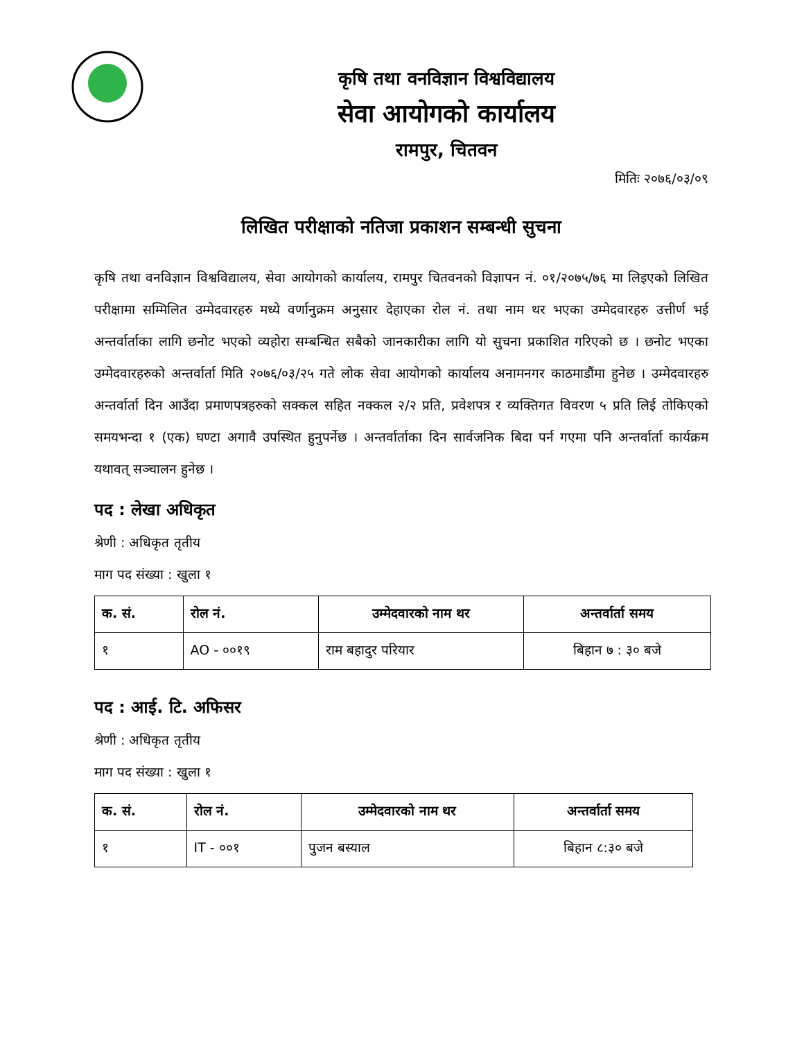कृषि तथा वनविज्ञान विश्वविद्यालय
सेवा आयोगको कार्यालय
रामपुर, चितवन
मितिः २०७६/०३/०९
लिखित परीक्षाको नतिजा प्रकाशन सम्बन्धी सुचना
कृषि तथा वनविज्ञान विश्वविद्यालय, सेवा आयोगको कार्यालय, रामपुर चितवनको विज्ञापन नं. ०१/२०७५/७६ मा लिइएको लिखित परीक्षामा सम्मिलित उम्मेदवारहरु मध्ये वर्णानुक्रम अनुसार देहाएका रोल नं. तथा नाम थर भएका उम्मेदवारहरु उत्तीर्ण भई अन्तर्वार्ताका लागि छनोट भएको व्यहोरा सम्बन्धित सबैको जानकारीका लागि यो सुचना प्रकाशित गरिएको छ । छनोट भएका उम्मेदवारहरुको अन्तर्वार्ता मिति २०७६/०३/२५ गते लोक सेवा आयोगको कार्यालय अनामनगर काठमाडौंमा हुनेछ । उम्मेदवारहरु अन्तर्वार्ता दिन आउँदा प्रमाणपत्रहरुको सक्कल सहित नक्कल २/२ प्रति, प्रवेशपत्र र व्यक्तिगत विवरण ५ प्रति लिई तोकिएको समयभन्दा १ (एक) घण्टा अगावै उपस्थित हुनुपर्नेछ । अन्तर्वार्ताका दिन सार्वजनिक बिदा पर्न गएमा पनि अन्तर्वार्ता कार्यक्रम यथावत् सञ्चालन हुनेछ ।
पद : लेखा अधिकृत
श्रेणी : अधिकृत तृतीय
माग पद संख्या : खुला १
| क. सं. | रोल नं. | उम्मेदवारको नाम थर | अन्तर्वार्ता समय |
| --- | --- | --- | --- |
| १ | AO - ००१९ | राम बहादुर परियार | बिहान ७ : ३० बजे |
पद : आई. टि. अफिसर
श्रेणी : अधिकृत तृतीय
माग पद संख्या : खुला १
| क. सं. | रोल नं. | उम्मेदवारको नाम थर | अन्तर्वार्ता समय |
| --- | --- | --- | --- |
| १ | IT - ००१ | पुजन बस्याल | बिहान ८:३० बजे |